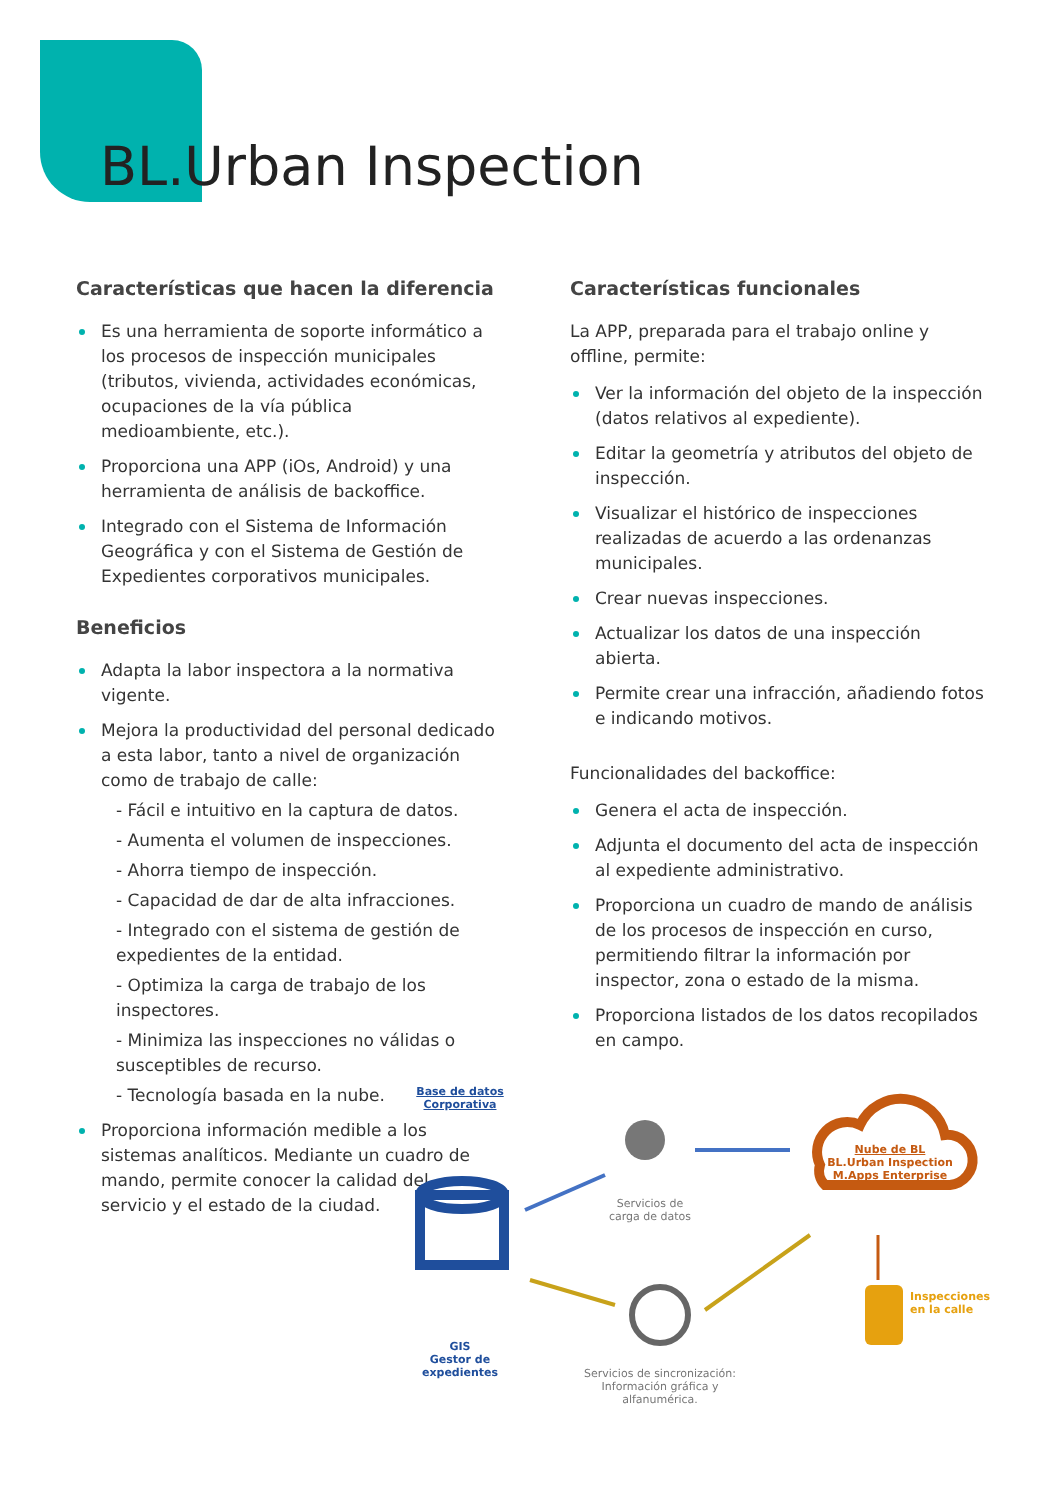BL.Urban Inspection
Características que hacen la diferencia
Es una herramienta de soporte informático a los procesos de inspección municipales (tributos, vivienda, actividades económicas, ocupaciones de la vía pública medioambiente, etc.).
Proporciona una APP (iOs, Android) y una herramienta de análisis de backoffice.
Integrado con el Sistema de Información Geográfica y con el Sistema de Gestión de Expedientes corporativos municipales.
Beneficios
Adapta la labor inspectora a la normativa vigente.
Mejora la productividad del personal dedicado a esta labor, tanto a nivel de organización como de trabajo de calle:
- Fácil e intuitivo en la captura de datos.
- Aumenta el volumen de inspecciones.
- Ahorra tiempo de inspección.
- Capacidad de dar de alta infracciones.
- Integrado con el sistema de gestión de expedientes de la entidad.
- Optimiza la carga de trabajo de los inspectores.
- Minimiza las inspecciones no válidas o susceptibles de recurso.
- Tecnología basada en la nube.
Proporciona información medible a los sistemas analíticos. Mediante un cuadro de mando, permite conocer la calidad del servicio y el estado de la ciudad.
Características funcionales
La APP, preparada para el trabajo online y offline, permite:
Ver la información del objeto de la inspección (datos relativos al expediente).
Editar la geometría y atributos del objeto de inspección.
Visualizar el histórico de inspecciones realizadas de acuerdo a las ordenanzas municipales.
Crear nuevas inspecciones.
Actualizar los datos de una inspección abierta.
Permite crear una infracción, añadiendo fotos e indicando motivos.
Funcionalidades del backoffice:
Genera el acta de inspección.
Adjunta el documento del acta de inspección al expediente administrativo.
Proporciona un cuadro de mando de análisis de los procesos de inspección en curso, permitiendo filtrar la información por inspector, zona o estado de la misma.
Proporciona listados de los datos recopilados en campo.
Base de datos Corporativa
Servicios de carga de datos
Nube de BL
BL.Urban Inspection
M.Apps Enterprise
GIS
Gestor de expedientes
Servicios de sincronización: Información gráfica y alfanumérica.
Inspecciones en la calle